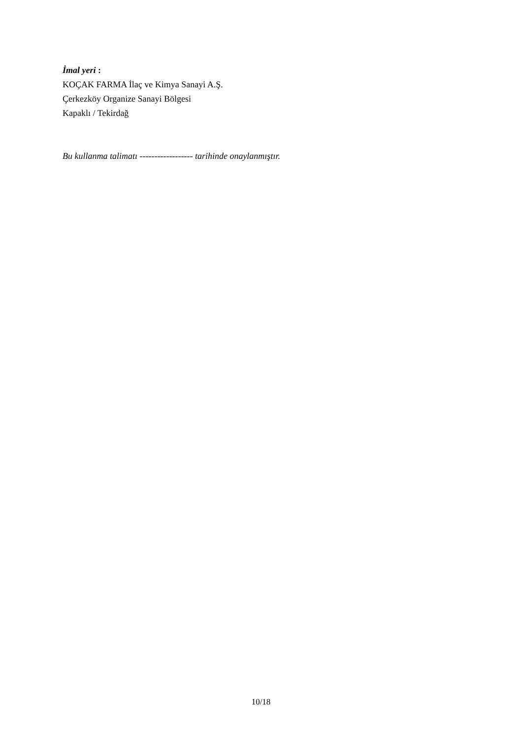İmal yeri :
KOÇAK FARMA İlaç ve Kimya Sanayi A.Ş.
Çerkezköy Organize Sanayi Bölgesi
Kapaklı / Tekirdağ
Bu kullanma talimatı ------------------ tarihinde onaylanmıştır.
10/18